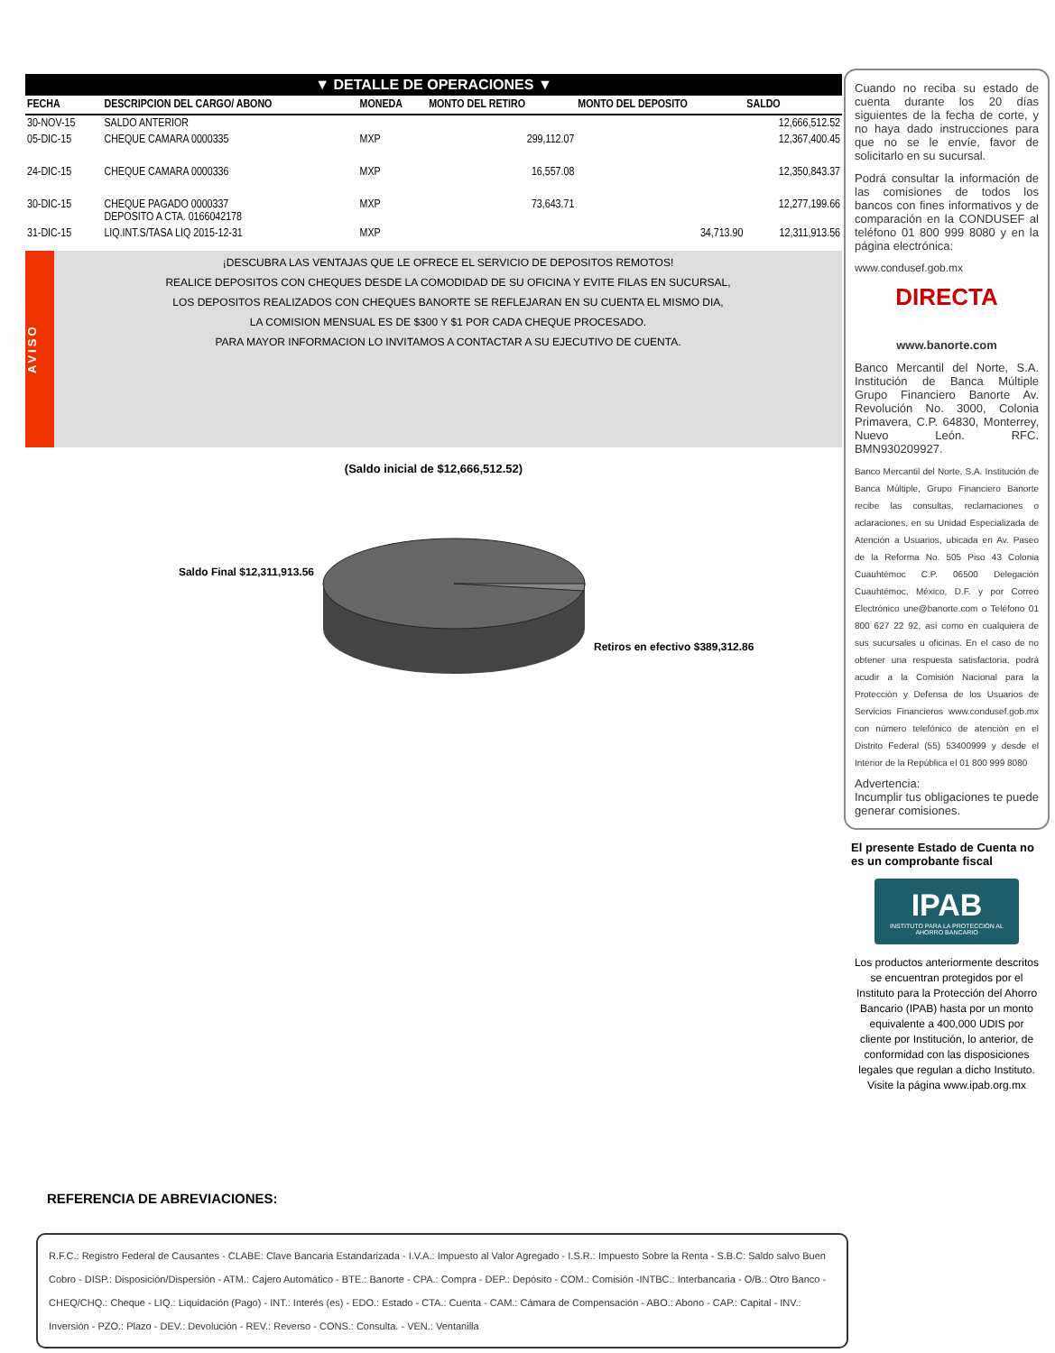▼ DETALLE DE OPERACIONES ▼
| FECHA | DESCRIPCION DEL CARGO/ ABONO | MONEDA | MONTO DEL RETIRO | MONTO DEL DEPOSITO | SALDO |
| --- | --- | --- | --- | --- | --- |
| 30-NOV-15 | SALDO ANTERIOR | | | | 12,666,512.52 |
| 05-DIC-15 | CHEQUE CAMARA 0000335 | MXP | 299,112.07 | | 12,367,400.45 |
| 24-DIC-15 | CHEQUE CAMARA 0000336 | MXP | 16,557.08 | | 12,350,843.37 |
| 30-DIC-15 | CHEQUE PAGADO 0000337 DEPOSITO A CTA. 0166042178 | MXP | 73,643.71 | | 12,277,199.66 |
| 31-DIC-15 | LIQ.INT.S/TASA LIQ 2015-12-31 | MXP | | 34,713.90 | 12,311,913.56 |
AVISO
¡DESCUBRA LAS VENTAJAS QUE LE OFRECE EL SERVICIO DE DEPOSITOS REMOTOS!
REALICE DEPOSITOS CON CHEQUES DESDE LA COMODIDAD DE SU OFICINA Y EVITE FILAS EN SUCURSAL,
LOS DEPOSITOS REALIZADOS CON CHEQUES BANORTE SE REFLEJARAN EN SU CUENTA EL MISMO DIA,
LA COMISION MENSUAL ES DE $300 Y $1 POR CADA CHEQUE PROCESADO.
PARA MAYOR INFORMACION LO INVITAMOS A CONTACTAR A SU EJECUTIVO DE CUENTA.
(Saldo inicial de $12,666,512.52)
Saldo Final $12,311,913.56
Retiros en efectivo $389,312.86
Cuando no reciba su estado de cuenta durante los 20 días siguientes de la fecha de corte, y no haya dado instrucciones para que no se le envíe, favor de solicitarlo en su sucursal.
Podrá consultar la información de las comisiones de todos los bancos con fines informativos y de comparación en la CONDUSEF al teléfono 01 800 999 8080 y en la página electrónica:
www.condusef.gob.mx
DIRECTA
www.banorte.com
Banco Mercantil del Norte, S.A. Institución de Banca Múltiple Grupo Financiero Banorte Av. Revolución No. 3000, Colonia Primavera, C.P. 64830, Monterrey, Nuevo León. RFC. BMN930209927.
Banco Mercantil del Norte, S.A. Institución de Banca Múltiple, Grupo Financiero Banorte recibe las consultas, reclamaciones o aclaraciones, en su Unidad Especializada de Atención a Usuarios, ubicada en Av. Paseo de la Reforma No. 505 Piso 43 Colonia Cuauhtémoc C.P. 06500 Delegación Cuauhtémoc, México, D.F. y por Correo Electrónico une@banorte.com o Teléfono 01 800 627 22 92, así como en cualquiera de sus sucursales u oficinas. En el caso de no obtener una respuesta satisfactoria, podrá acudir a la Comisión Nacional para la Protección y Defensa de los Usuarios de Servicios Financieros www.condusef.gob.mx con número telefónico de atención en el Distrito Federal (55) 53400999 y desde el Interior de la República el 01 800 999 8080
Advertencia:
Incumplir tus obligaciones te puede generar comisiones.
El presente Estado de Cuenta no es un comprobante fiscal
IPAB
INSTITUTO PARA LA PROTECCIÓN AL AHORRO BANCARIO
Los productos anteriormente descritos se encuentran protegidos por el Instituto para la Protección del Ahorro Bancario (IPAB) hasta por un monto equivalente a 400,000 UDIS por cliente por Institución, lo anterior, de conformidad con las disposiciones legales que regulan a dicho Instituto.
Visite la página www.ipab.org.mx
REFERENCIA DE ABREVIACIONES:
R.F.C.: Registro Federal de Causantes - CLABE: Clave Bancaria Estandarizada - I.V.A.: Impuesto al Valor Agregado - I.S.R.: Impuesto Sobre la Renta - S.B.C: Saldo salvo Buen Cobro - DISP.: Disposición/Dispersión - ATM.: Cajero Automático - BTE.: Banorte - CPA.: Compra - DEP.: Depósito - COM.: Comisión -INTBC.: Interbancaria - O/B.: Otro Banco - CHEQ/CHQ.: Cheque - LIQ.: Liquidación (Pago) - INT.: Interés (es) - EDO.: Estado - CTA.: Cuenta - CAM.: Cámara de Compensación - ABO.: Abono - CAP.: Capital - INV.: Inversión - PZO.: Plazo - DEV.: Devolución - REV.: Reverso - CONS.: Consulta. - VEN.: Ventanilla